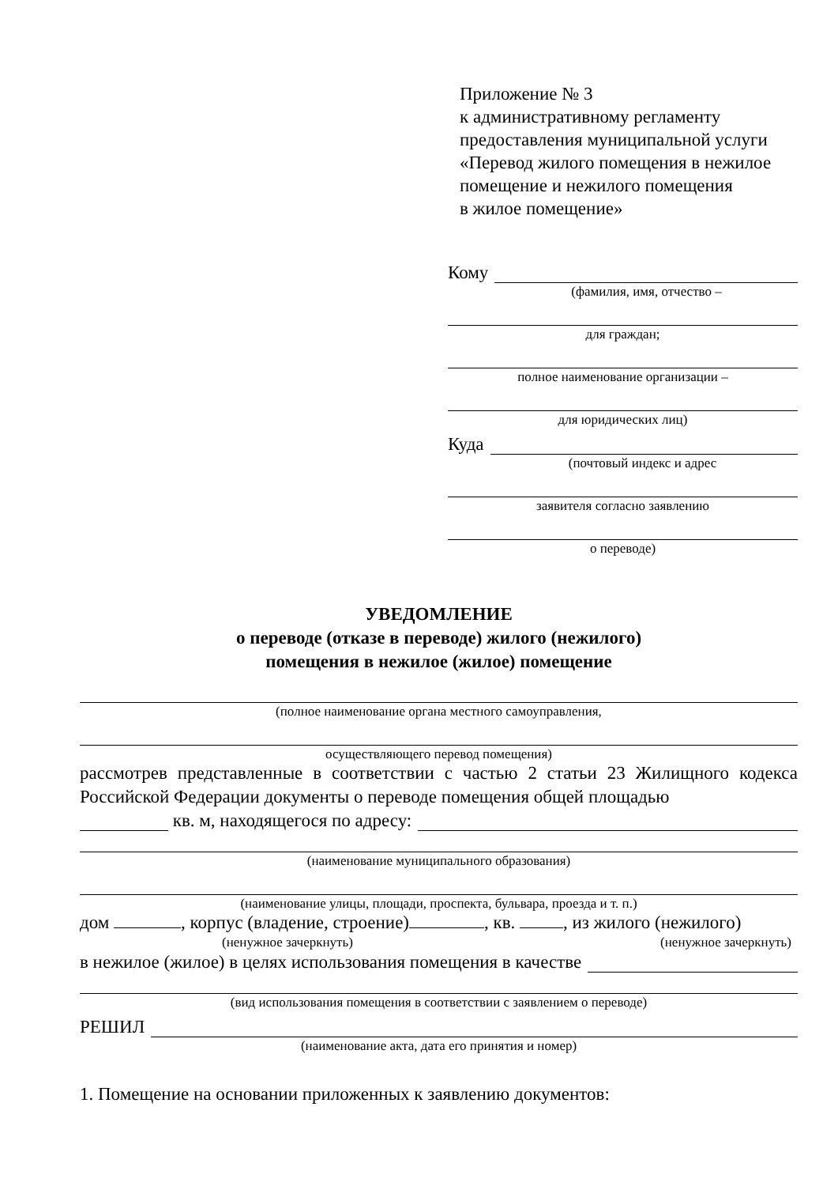Приложение № 3
к административному регламенту
предоставления муниципальной услуги
«Перевод жилого помещения в нежилое
помещение и нежилого помещения
в жилое помещение»
Кому
(фамилия, имя, отчество –
для граждан;
полное наименование организации –
для юридических лиц)
Куда
(почтовый индекс и адрес
заявителя согласно заявлению
о переводе)
УВЕДОМЛЕНИЕ
о переводе (отказе в переводе) жилого (нежилого)
помещения в нежилое (жилое) помещение
(полное наименование органа местного самоуправления,
осуществляющего перевод помещения)
рассмотрев представленные в соответствии с частью 2 статьи 23 Жилищного кодекса Российской Федерации документы о переводе помещения общей площадью
кв. м, находящегося по адресу:
(наименование муниципального образования)
(наименование улицы, площади, проспекта, бульвара, проезда и т. п.)
дом , корпус (владение, строение) , кв. , из жилого (нежилого)
(ненужное зачеркнуть) (ненужное зачеркнуть)
в нежилое (жилое) в целях использования помещения в качестве
(вид использования помещения в соответствии с заявлением о переводе)
РЕШИЛ
(наименование акта, дата его принятия и номер)
1. Помещение на основании приложенных к заявлению документов: